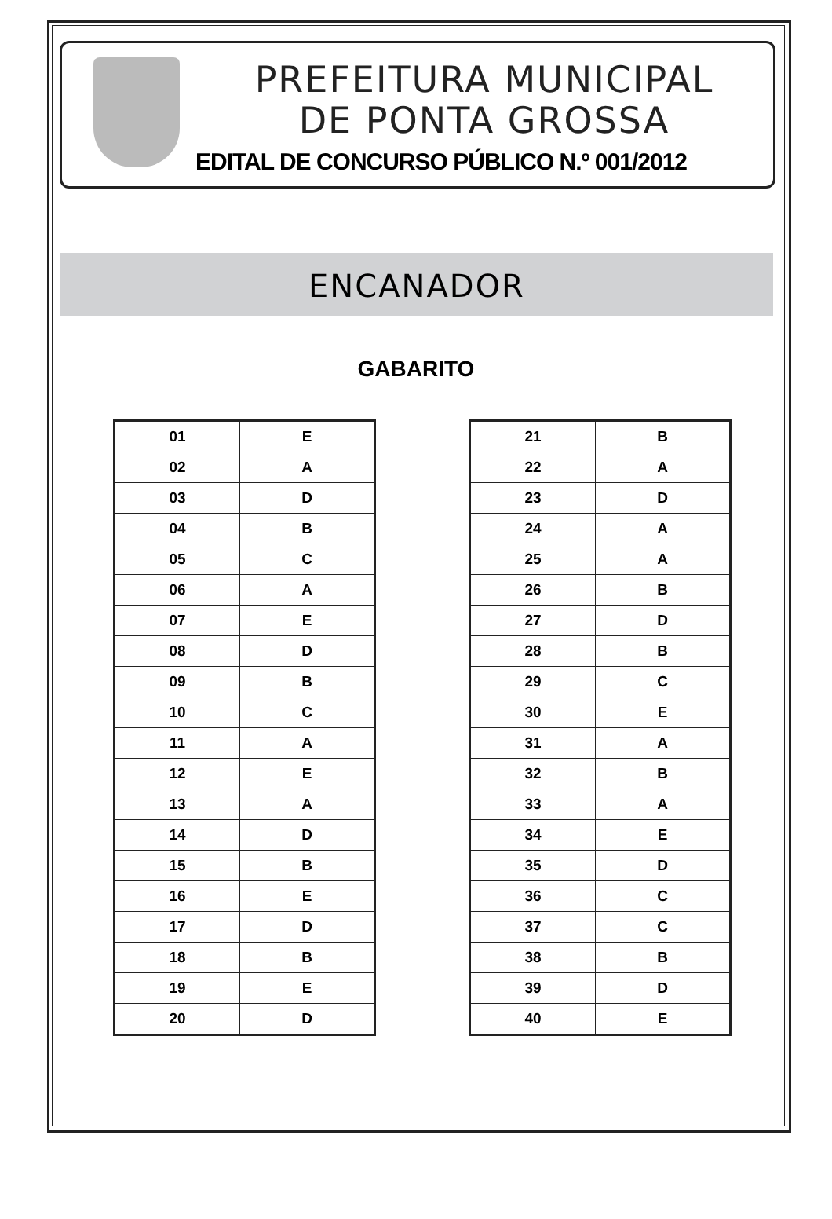PREFEITURA MUNICIPAL
DE PONTA GROSSA
EDITAL DE CONCURSO PÚBLICO N.º 001/2012
ENCANADOR
GABARITO
| 01 | E |
| 02 | A |
| 03 | D |
| 04 | B |
| 05 | C |
| 06 | A |
| 07 | E |
| 08 | D |
| 09 | B |
| 10 | C |
| 11 | A |
| 12 | E |
| 13 | A |
| 14 | D |
| 15 | B |
| 16 | E |
| 17 | D |
| 18 | B |
| 19 | E |
| 20 | D |
| 21 | B |
| 22 | A |
| 23 | D |
| 24 | A |
| 25 | A |
| 26 | B |
| 27 | D |
| 28 | B |
| 29 | C |
| 30 | E |
| 31 | A |
| 32 | B |
| 33 | A |
| 34 | E |
| 35 | D |
| 36 | C |
| 37 | C |
| 38 | B |
| 39 | D |
| 40 | E |